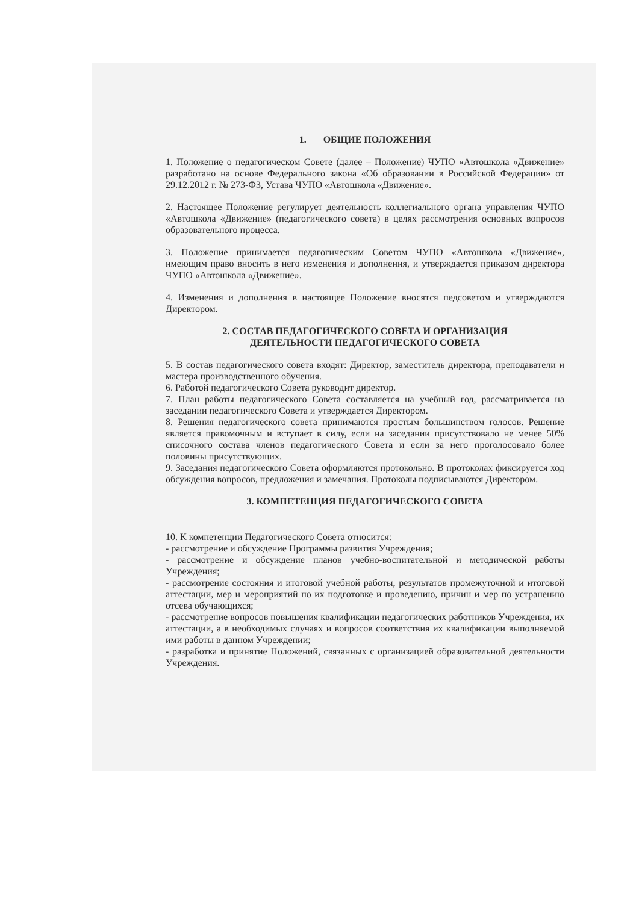1. ОБЩИЕ ПОЛОЖЕНИЯ
1. Положение о педагогическом Совете (далее – Положение) ЧУПО «Автошкола «Движение» разработано на основе Федерального закона «Об образовании в Российской Федерации» от 29.12.2012 г. № 273-ФЗ, Устава ЧУПО «Автошкола «Движение».
2. Настоящее Положение регулирует деятельность коллегиального органа управления ЧУПО «Автошкола «Движение» (педагогического совета) в целях рассмотрения основных вопросов образовательного процесса.
3. Положение принимается педагогическим Советом ЧУПО «Автошкола «Движение», имеющим право вносить в него изменения и дополнения, и утверждается приказом директора ЧУПО «Автошкола «Движение».
4. Изменения и дополнения в настоящее Положение вносятся педсоветом и утверждаются Директором.
2. СОСТАВ ПЕДАГОГИЧЕСКОГО СОВЕТА И ОРГАНИЗАЦИЯ
ДЕЯТЕЛЬНОСТИ ПЕДАГОГИЧЕСКОГО СОВЕТА
5. В состав педагогического совета входят: Директор, заместитель директора, преподаватели и мастера производственного обучения.
6. Работой педагогического Совета руководит директор.
7. План работы педагогического Совета составляется на учебный год, рассматривается на заседании педагогического Совета и утверждается Директором.
8. Решения педагогического совета принимаются простым большинством голосов. Решение является правомочным и вступает в силу, если на заседании присутствовало не менее 50% списочного состава членов педагогического Совета и если за него проголосовало более половины присутствующих.
9. Заседания педагогического Совета оформляются протокольно. В протоколах фиксируется ход обсуждения вопросов, предложения и замечания. Протоколы подписываются Директором.
3. КОМПЕТЕНЦИЯ ПЕДАГОГИЧЕСКОГО СОВЕТА
10. К компетенции Педагогического Совета относится:
- рассмотрение и обсуждение Программы развития Учреждения;
- рассмотрение и обсуждение планов учебно-воспитательной и методической работы Учреждения;
- рассмотрение состояния и итоговой учебной работы, результатов промежуточной и итоговой аттестации, мер и мероприятий по их подготовке и проведению, причин и мер по устранению отсева обучающихся;
- рассмотрение вопросов повышения квалификации педагогических работников Учреждения, их аттестации, а в необходимых случаях и вопросов соответствия их квалификации выполняемой ими работы в данном Учреждении;
- разработка и принятие Положений, связанных с организацией образовательной деятельности Учреждения.